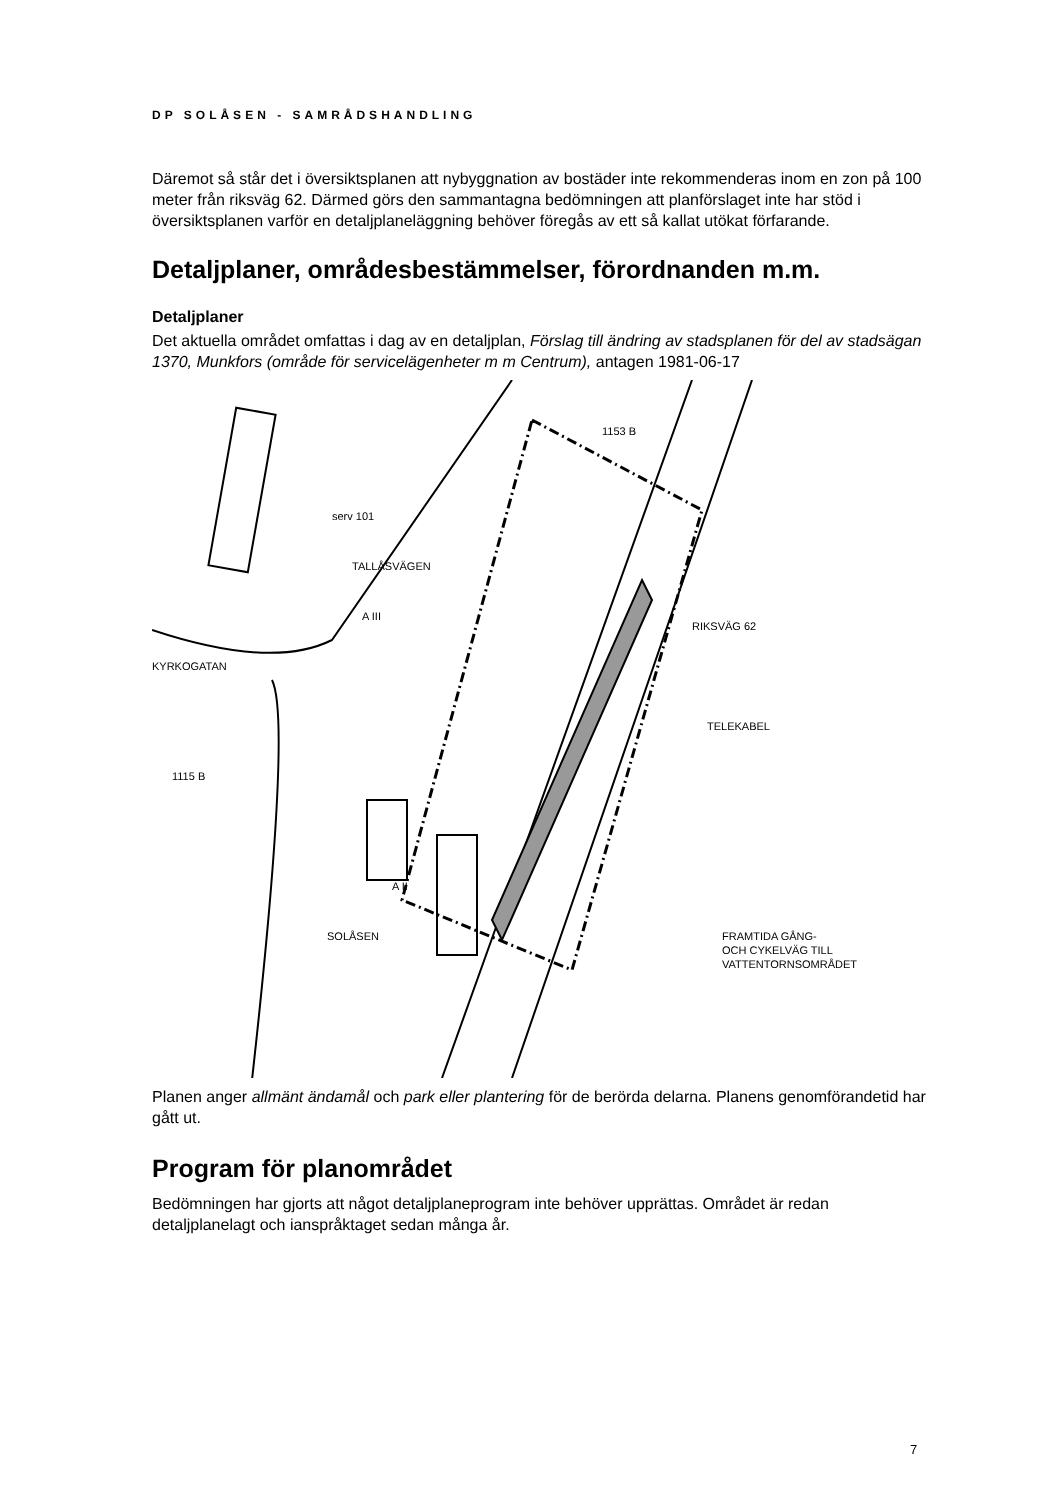DP SOLÅSEN - SAMRÅDSHANDLING
Däremot så står det i översiktsplanen att nybyggnation av bostäder inte rekommenderas inom en zon på 100 meter från riksväg 62. Därmed görs den sammantagna bedömningen att planförslaget inte har stöd i översiktsplanen varför en detaljplaneläggning behöver föregås av ett så kallat utökat förfarande.
Detaljplaner, områdesbestämmelser, förordnanden m.m.
Detaljplaner
Det aktuella området omfattas i dag av en detaljplan, Förslag till ändring av stadsplanen för del av stadsägan 1370, Munkfors (område för servicelägenheter m m Centrum), antagen 1981-06-17
A III
A II
SOLÅSEN
TELEKABEL
FRAMTIDA GÅNG-
OCH CYKELVÄG TILL
VATTENTORNSOMRÅDET
KYRKOGATAN
TALLÅSVÄGEN
RIKSVÄG 62
serv 101
1153 B
1115 B
Planen anger allmänt ändamål och park eller plantering för de berörda delarna. Planens genomförandetid har gått ut.
Program för planområdet
Bedömningen har gjorts att något detaljplaneprogram inte behöver upprättas. Området är redan detaljplanelagt och ianspråktaget sedan många år.
7